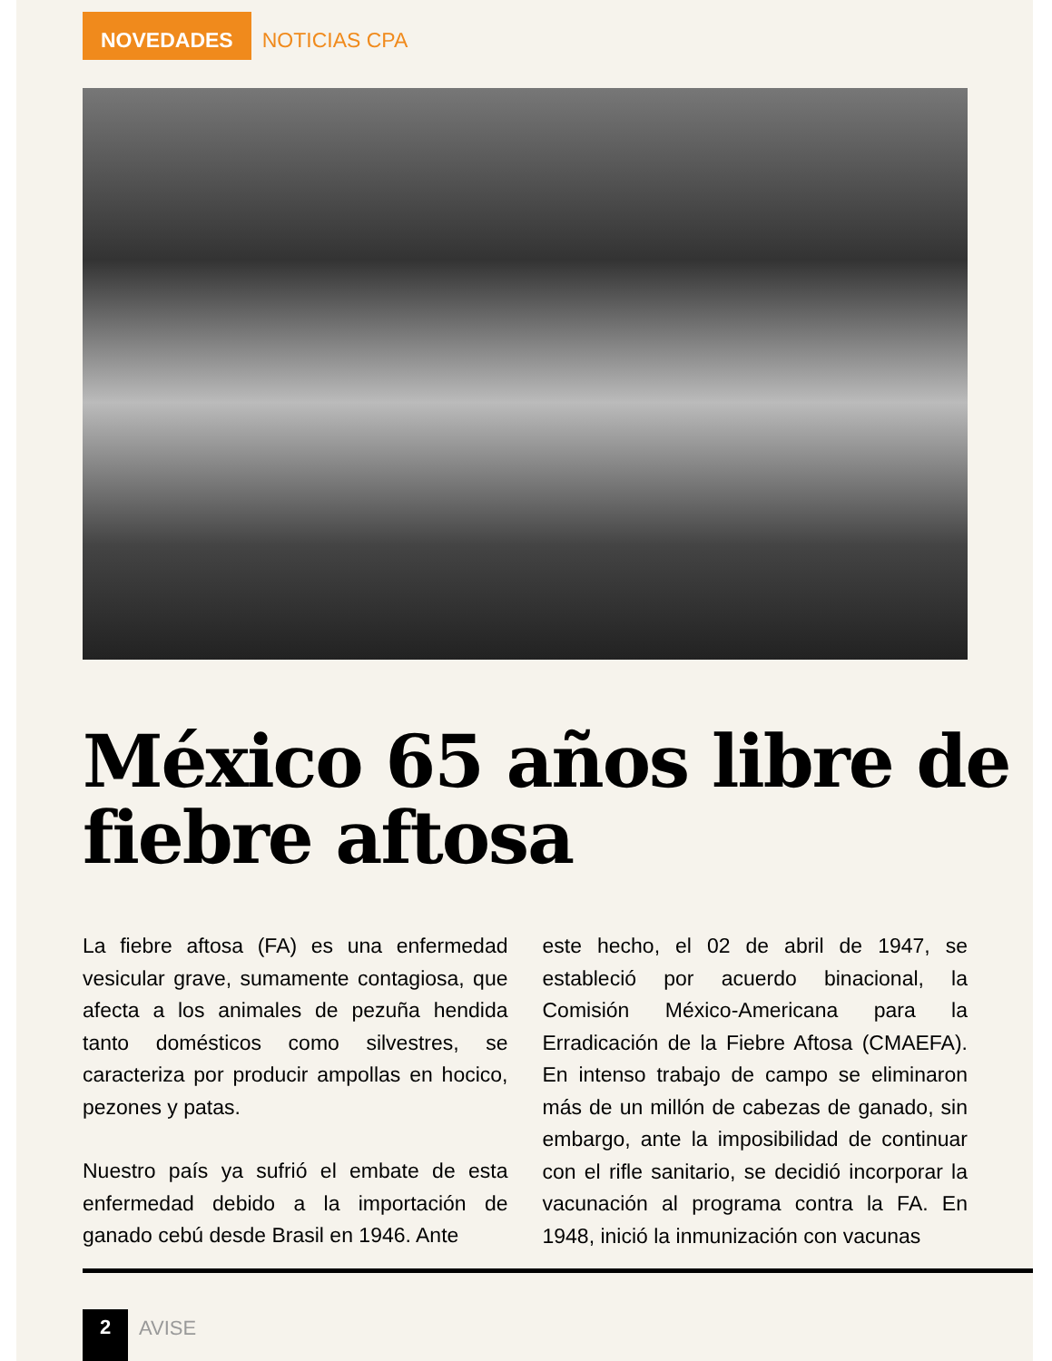NOVEDADES NOTICIAS CPA
México 65 años libre de fiebre aftosa
La fiebre aftosa (FA) es una enfermedad vesicular grave, sumamente contagiosa, que afecta a los animales de pezuña hendida tanto domésticos como silvestres, se caracteriza por producir ampollas en hocico, pezones y patas.
Nuestro país ya sufrió el embate de esta enfermedad debido a la importación de ganado cebú desde Brasil en 1946. Ante
este hecho, el 02 de abril de 1947, se estableció por acuerdo binacional, la Comisión México-Americana para la Erradicación de la Fiebre Aftosa (CMAEFA). En intenso trabajo de campo se eliminaron más de un millón de cabezas de ganado, sin embargo, ante la imposibilidad de continuar con el rifle sanitario, se decidió incorporar la vacunación al programa contra la FA. En 1948, inició la inmunización con vacunas
2 AVISE